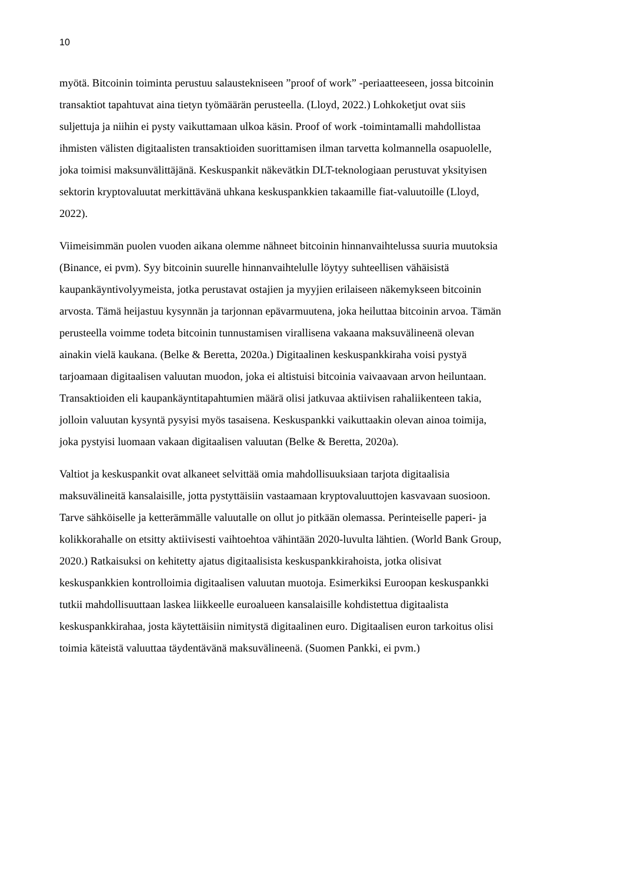10
myötä. Bitcoinin toiminta perustuu salaustekniseen ”proof of work” -periaatteeseen, jossa bitcoinin transaktiot tapahtuvat aina tietyn työmäärän perusteella. (Lloyd, 2022.) Lohkoketjut ovat siis suljettuja ja niihin ei pysty vaikuttamaan ulkoa käsin. Proof of work -toimintamalli mahdollistaa ihmisten välisten digitaalisten transaktioiden suorittamisen ilman tarvetta kolmannella osapuolelle, joka toimisi maksunvälittäjänä. Keskuspankit näkevätkin DLT-teknologiaan perustuvat yksityisen sektorin kryptovaluutat merkittävänä uhkana keskuspankkien takaamille fiat-valuutoille (Lloyd, 2022).
Viimeisimmän puolen vuoden aikana olemme nähneet bitcoinin hinnanvaihtelussa suuria muutoksia (Binance, ei pvm). Syy bitcoinin suurelle hinnanvaihtelulle löytyy suhteellisen vähäisistä kaupankäyntivolyymeista, jotka perustavat ostajien ja myyjien erilaiseen näkemykseen bitcoinin arvosta. Tämä heijastuu kysynnän ja tarjonnan epävarmuutena, joka heiluttaa bitcoinin arvoa. Tämän perusteella voimme todeta bitcoinin tunnustamisen virallisena vakaana maksuvälineenä olevan ainakin vielä kaukana. (Belke & Beretta, 2020a.) Digitaalinen keskuspankkiraha voisi pystyä tarjoamaan digitaalisen valuutan muodon, joka ei altistuisi bitcoinia vaivaavaan arvon heiluntaan. Transaktioiden eli kaupankäyntitapahtumien määrä olisi jatkuvaa aktiivisen rahaliikenteen takia, jolloin valuutan kysyntä pysyisi myös tasaisena. Keskuspankki vaikuttaakin olevan ainoa toimija, joka pystyisi luomaan vakaan digitaalisen valuutan (Belke & Beretta, 2020a).
Valtiot ja keskuspankit ovat alkaneet selvittää omia mahdollisuuksiaan tarjota digitaalisia maksuvälineitä kansalaisille, jotta pystyttäisiin vastaamaan kryptovaluuttojen kasvavaan suosioon. Tarve sähköiselle ja ketterämmälle valuutalle on ollut jo pitkään olemassa. Perinteiselle paperi- ja kolikkorahalle on etsitty aktiivisesti vaihtoehtoa vähintään 2020-luvulta lähtien. (World Bank Group, 2020.) Ratkaisuksi on kehitetty ajatus digitaalisista keskuspankkirahoista, jotka olisivat keskuspankkien kontrolloimia digitaalisen valuutan muotoja. Esimerkiksi Euroopan keskuspankki tutkii mahdollisuuttaan laskea liikkeelle euroalueen kansalaisille kohdistettua digitaalista keskuspankkirahaa, josta käytettäisiin nimitystä digitaalinen euro. Digitaalisen euron tarkoitus olisi toimia käteistä valuuttaa täydentävänä maksuvälineenä. (Suomen Pankki, ei pvm.)